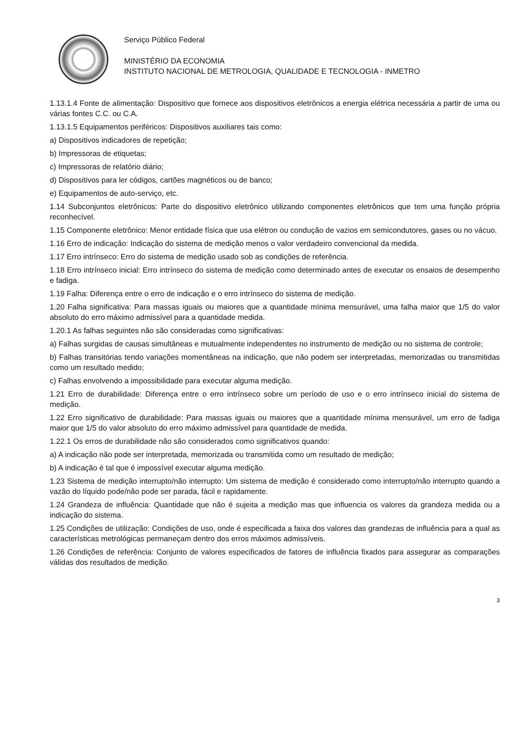Serviço Público Federal
MINISTÉRIO DA ECONOMIA
INSTITUTO NACIONAL DE METROLOGIA, QUALIDADE E TECNOLOGIA - INMETRO
1.13.1.4 Fonte de alimentação: Dispositivo que fornece aos dispositivos eletrônicos a energia elétrica necessária a partir de uma ou várias fontes C.C. ou C.A.
1.13.1.5 Equipamentos periféricos: Dispositivos auxiliares tais como:
a) Dispositivos indicadores de repetição;
b) Impressoras de etiquetas;
c) Impressoras de relatório diário;
d) Dispositivos para ler códigos, cartões magnéticos ou de banco;
e) Equipamentos de auto-serviço, etc.
1.14 Subconjuntos eletrônicos: Parte do dispositivo eletrônico utilizando componentes eletrônicos que tem uma função própria reconhecível.
1.15 Componente eletrônico: Menor entidade física que usa elétron ou condução de vazios em semicondutores, gases ou no vácuo.
1.16 Erro de indicação: Indicação do sistema de medição menos o valor verdadeiro convencional da medida.
1.17 Erro intrínseco: Erro do sistema de medição usado sob as condições de referência.
1.18 Erro intrínseco inicial: Erro intrínseco do sistema de medição como determinado antes de executar os ensaios de desempenho e fadiga.
1.19 Falha: Diferença entre o erro de indicação e o erro intrínseco do sistema de medição.
1.20 Falha significativa: Para massas iguais ou maiores que a quantidade mínima mensurável, uma falha maior que 1/5 do valor absoluto do erro máximo admissível para a quantidade medida.
1.20.1 As falhas seguintes não são consideradas como significativas:
a) Falhas surgidas de causas simultâneas e mutualmente independentes no instrumento de medição ou no sistema de controle;
b) Falhas transitórias tendo variações momentâneas na indicação, que não podem ser interpretadas, memorizadas ou transmitidas como um resultado medido;
c) Falhas envolvendo a impossibilidade para executar alguma medição.
1.21 Erro de durabilidade: Diferença entre o erro intrínseco sobre um período de uso e o erro intrínseco inicial do sistema de medição.
1.22 Erro significativo de durabilidade: Para massas iguais ou maiores que a quantidade mínima mensurável, um erro de fadiga maior que 1/5 do valor absoluto do erro máximo admissível para quantidade de medida.
1.22.1 Os erros de durabilidade não são considerados como significativos quando:
a) A indicação não pode ser interpretada, memorizada ou transmitida como um resultado de medição;
b) A indicação é tal que é impossível executar alguma medição.
1.23 Sistema de medição interrupto/não interrupto: Um sistema de medição é considerado como interrupto/não interrupto quando a vazão do líquido pode/não pode ser parada, fácil e rapidamente.
1.24 Grandeza de influência: Quantidade que não é sujeita a medição mas que influencia os valores da grandeza medida ou a indicação do sistema.
1.25 Condições de utilização: Condições de uso, onde é especificada a faixa dos valores das grandezas de influência para a qual as características metrológicas permaneçam dentro dos erros máximos admissíveis.
1.26 Condições de referência: Conjunto de valores especificados de fatores de influência fixados para assegurar as comparações válidas dos resultados de medição.
3